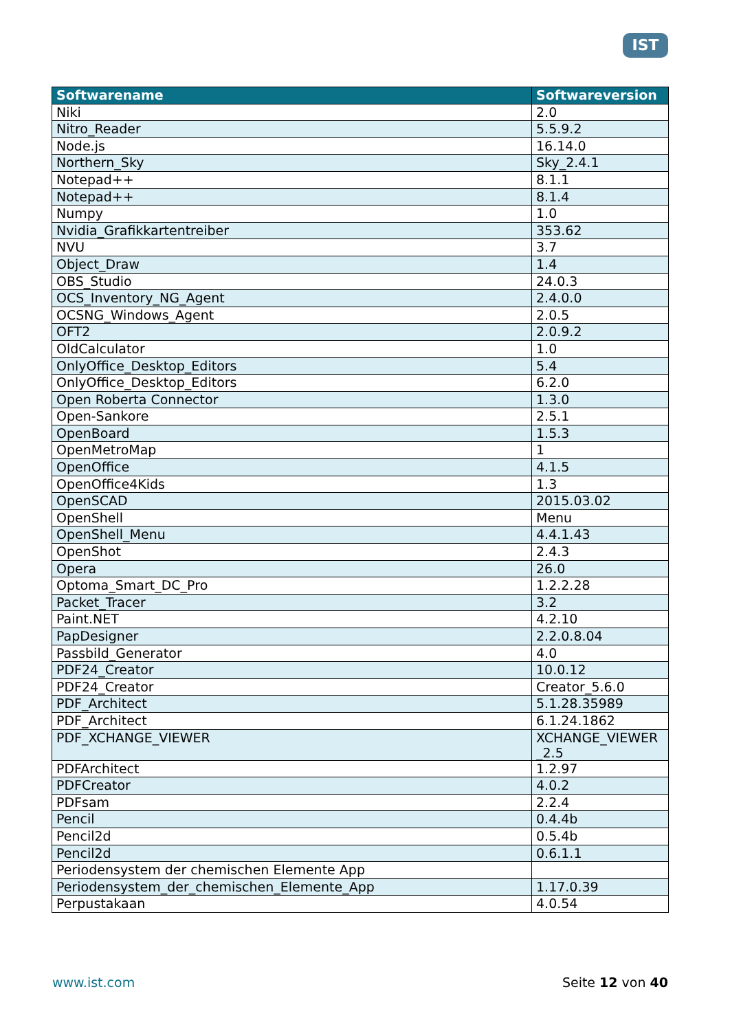IST
| Softwarename | Softwareversion |
| --- | --- |
| Niki | 2.0 |
| Nitro_Reader | 5.5.9.2 |
| Node.js | 16.14.0 |
| Northern_Sky | Sky_2.4.1 |
| Notepad++ | 8.1.1 |
| Notepad++ | 8.1.4 |
| Numpy | 1.0 |
| Nvidia_Grafikkartentreiber | 353.62 |
| NVU | 3.7 |
| Object_Draw | 1.4 |
| OBS_Studio | 24.0.3 |
| OCS_Inventory_NG_Agent | 2.4.0.0 |
| OCSNG_Windows_Agent | 2.0.5 |
| OFT2 | 2.0.9.2 |
| OldCalculator | 1.0 |
| OnlyOffice_Desktop_Editors | 5.4 |
| OnlyOffice_Desktop_Editors | 6.2.0 |
| Open Roberta Connector | 1.3.0 |
| Open-Sankore | 2.5.1 |
| OpenBoard | 1.5.3 |
| OpenMetroMap | 1 |
| OpenOffice | 4.1.5 |
| OpenOffice4Kids | 1.3 |
| OpenSCAD | 2015.03.02 |
| OpenShell | Menu |
| OpenShell_Menu | 4.4.1.43 |
| OpenShot | 2.4.3 |
| Opera | 26.0 |
| Optoma_Smart_DC_Pro | 1.2.2.28 |
| Packet_Tracer | 3.2 |
| Paint.NET | 4.2.10 |
| PapDesigner | 2.2.0.8.04 |
| Passbild_Generator | 4.0 |
| PDF24_Creator | 10.0.12 |
| PDF24_Creator | Creator_5.6.0 |
| PDF_Architect | 5.1.28.35989 |
| PDF_Architect | 6.1.24.1862 |
| PDF_XCHANGE_VIEWER | XCHANGE_VIEWER _2.5 |
| PDFArchitect | 1.2.97 |
| PDFCreator | 4.0.2 |
| PDFsam | 2.2.4 |
| Pencil | 0.4.4b |
| Pencil2d | 0.5.4b |
| Pencil2d | 0.6.1.1 |
| Periodensystem der chemischen Elemente App | |
| Periodensystem_der_chemischen_Elemente_App | 1.17.0.39 |
| Perpustakaan | 4.0.54 |
www.ist.com Seite 12 von 40